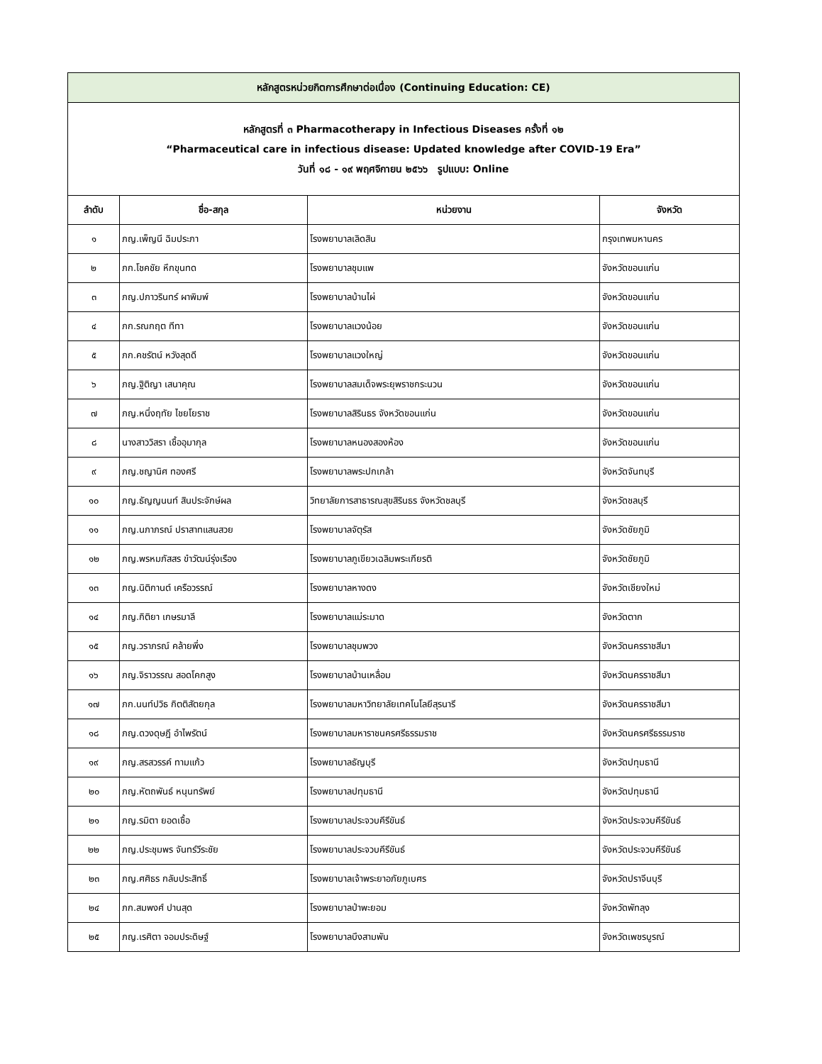| หลักสูตรหน่วยกิตการศึกษาต่อเนื่อง (Continuing Education: CE) | | | |
| หลักสูตรที่ ๓ Pharmacotherapy in Infectious Diseases ครั้งที่ ๑๒ “Pharmaceutical care in infectious disease: Updated knowledge after COVID-19 Era” วันที่ ๑๘ - ๑๙ พฤศจิกายน ๒๕๖๖ รูปแบบ: Online | | | |
| ลำดับ | ชื่อ-สกุล | หน่วยงาน | จังหวัด |
| ๑ | ภญ.เพ็ญนี ฉิมประภา | โรงพยาบาลเลิดสิน | กรุงเทพมหานคร |
| ๒ | ภก.โชคชัย หึกขุนทด | โรงพยาบาลชุมแพ | จังหวัดขอนแก่น |
| ๓ | ภญ.ปภาวรินทร์ ผาพิมพ์ | โรงพยาบาลบ้านไผ่ | จังหวัดขอนแก่น |
| ๔ | ภก.รณกฤต ทีทา | โรงพยาบาลแวงน้อย | จังหวัดขอนแก่น |
| ๕ | ภก.คชรัตน์ หวังสุดดี | โรงพยาบาลแวงใหญ่ | จังหวัดขอนแก่น |
| ๖ | ภญ.ฐิติญา เสนาคุณ | โรงพยาบาลสมเด็จพระยุพราชกระนวน | จังหวัดขอนแก่น |
| ๗ | ภญ.หนึ่งฤทัย ไชยโยราช | โรงพยาบาลสิรินธร จังหวัดขอนแก่น | จังหวัดขอนแก่น |
| ๘ | นางสาววิสรา เชื้ออุมากุล | โรงพยาบาลหนองสองห้อง | จังหวัดขอนแก่น |
| ๙ | ภญ.ชญานิศ ทองศรี | โรงพยาบาลพระปกเกล้า | จังหวัดจันทบุรี |
| ๑๐ | ภญ.ธัญญนนท์ สินประจักษ์ผล | วิทยาลัยการสาธารณสุขสิรินธร จังหวัดชลบุรี | จังหวัดชลบุรี |
| ๑๑ | ภญ.นภาภรณ์ ปราสาทแสนสวย | โรงพยาบาลจัตุรัส | จังหวัดชัยภูมิ |
| ๑๒ | ภญ.พรหมภัสสร ขำวัฒน์รุ่งเรือง | โรงพยาบาลภูเขียวเฉลิมพระเกียรติ | จังหวัดชัยภูมิ |
| ๑๓ | ภญ.นิติกานต์ เครือวรรณ์ | โรงพยาบาลหางดง | จังหวัดเชียงใหม่ |
| ๑๔ | ภญ.กิติยา เกษรมาลี | โรงพยาบาลแม่ระมาด | จังหวัดตาก |
| ๑๕ | ภญ.วราภรณ์ คล้ายพึ่ง | โรงพยาบาลชุมพวง | จังหวัดนครราชสีมา |
| ๑๖ | ภญ.จิราวรรณ สอดโคกสูง | โรงพยาบาลบ้านเหลื่อม | จังหวัดนครราชสีมา |
| ๑๗ | ภก.นนท์ปวิธ กิตติสัตยกุล | โรงพยาบาลมหาวิทยาลัยเทคโนโลยีสุรนารี | จังหวัดนครราชสีมา |
| ๑๘ | ภญ.ดวงดุษฎี อำไพรัตน์ | โรงพยาบาลมหาราชนครศรีธรรมราช | จังหวัดนครศรีธรรมราช |
| ๑๙ | ภญ.สรสวรรค์ ทามแก้ว | โรงพยาบาลธัญบุรี | จังหวัดปทุมธานี |
| ๒๐ | ภญ.หัตถพันธ์ หนุนทรัพย์ | โรงพยาบาลปทุมธานี | จังหวัดปทุมธานี |
| ๒๑ | ภญ.รมิตา ยอดเชื้อ | โรงพยาบาลประจวบคีรีขันธ์ | จังหวัดประจวบคีรีขันธ์ |
| ๒๒ | ภญ.ประชุมพร จันทร์วีระชัย | โรงพยาบาลประจวบคีรีขันธ์ | จังหวัดประจวบคีรีขันธ์ |
| ๒๓ | ภญ.ศศิธร กลับประสิทธิ์ | โรงพยาบาลเจ้าพระยาอภัยภูเบศร | จังหวัดปราจีนบุรี |
| ๒๔ | ภก.สมพงศ์ ปานสุด | โรงพยาบาลป่าพะยอม | จังหวัดพัทลุง |
| ๒๕ | ภญ.เรศิตา จอมประดิษฐ์ | โรงพยาบาลบึงสามพัน | จังหวัดเพชรบูรณ์ |